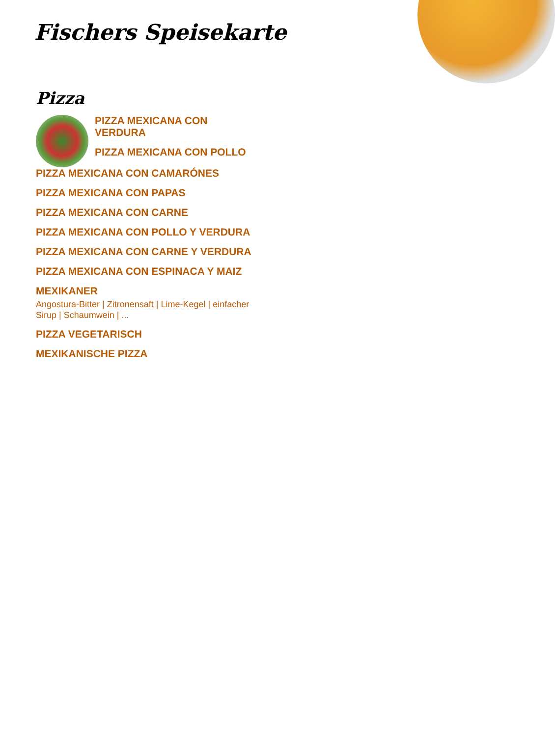Fischers Speisekarte
Pizza
PIZZA MEXICANA CON VERDURA
PIZZA MEXICANA CON POLLO
PIZZA MEXICANA CON CAMARÓNES
PIZZA MEXICANA CON PAPAS
PIZZA MEXICANA CON CARNE
PIZZA MEXICANA CON POLLO Y VERDURA
PIZZA MEXICANA CON CARNE Y VERDURA
PIZZA MEXICANA CON ESPINACA Y MAIZ
MEXIKANER
Angostura-Bitter | Zitronensaft | Lime-Kegel | einfacher Sirup | Schaumwein | ...
PIZZA VEGETARISCH
MEXIKANISCHE PIZZA